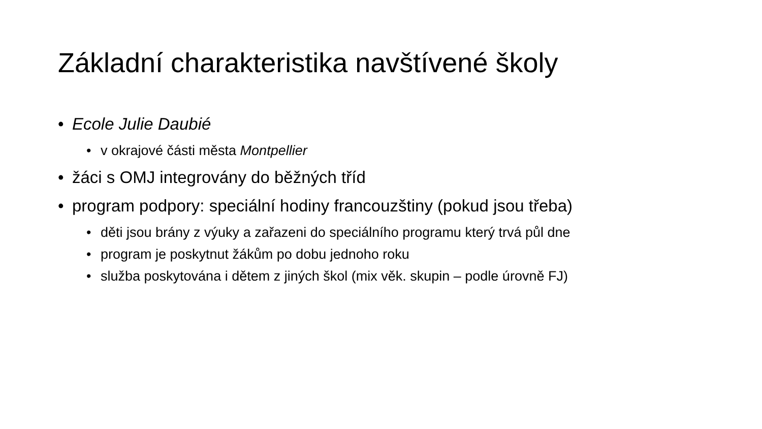Základní charakteristika navštívené školy
• Ecole Julie Daubié
• v okrajové části města Montpellier
• žáci s OMJ integrovány do běžných tříd
• program podpory: speciální hodiny francouzštiny (pokud jsou třeba)
• děti jsou brány z výuky a zařazeni do speciálního programu který trvá půl dne
• program je poskytnut žákům po dobu jednoho roku
• služba poskytována i dětem z jiných škol (mix věk. skupin – podle úrovně FJ)